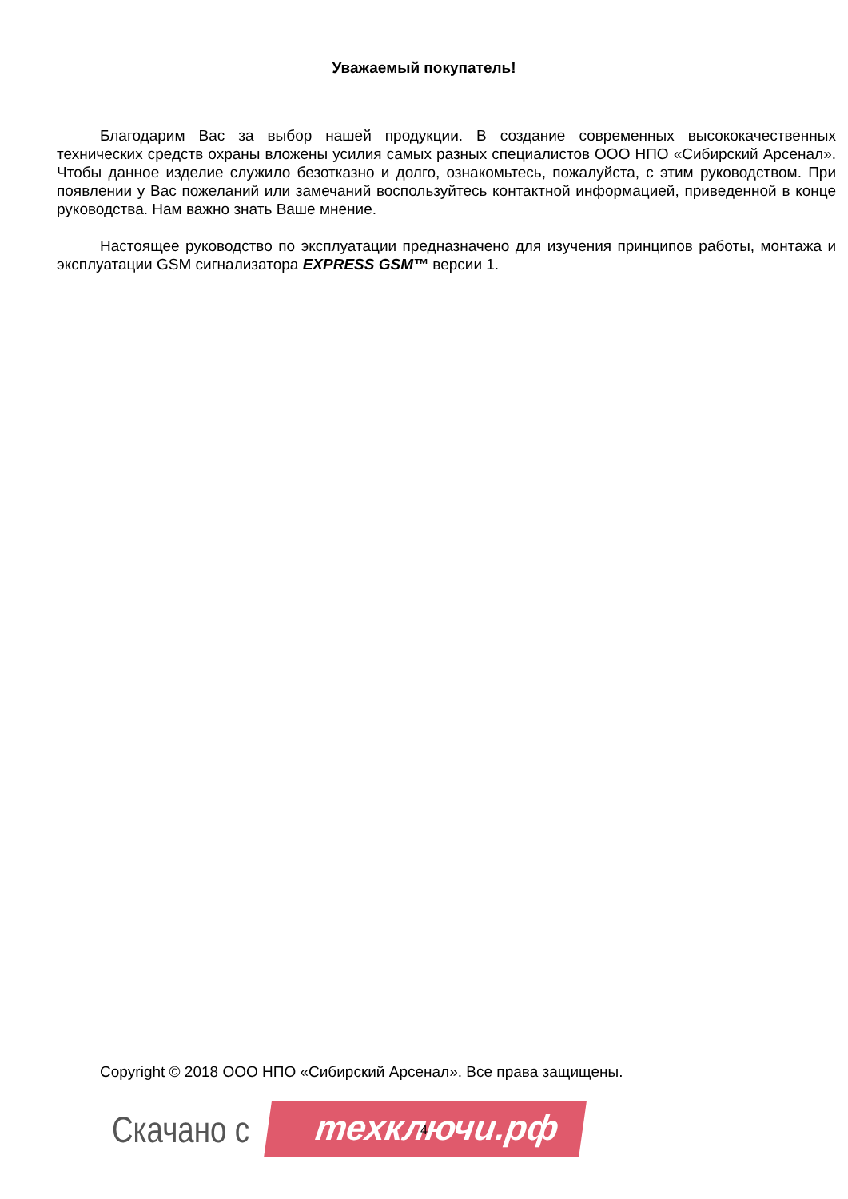Уважаемый покупатель!
Благодарим Вас за выбор нашей продукции. В создание современных высококачественных технических средств охраны вложены усилия самых разных специалистов ООО НПО «Сибирский Арсенал». Чтобы данное изделие служило безотказно и долго, ознакомьтесь, пожалуйста, с этим руководством. При появлении у Вас пожеланий или замечаний воспользуйтесь контактной информацией, приведенной в конце руководства. Нам важно знать Ваше мнение.
Настоящее руководство по эксплуатации предназначено для изучения принципов работы, монтажа и эксплуатации GSM сигнализатора EXPRESS GSM™ версии 1.
Copyright © 2018 ООО НПО «Сибирский Арсенал». Все права защищены.
Скачано с техключи.рф
4